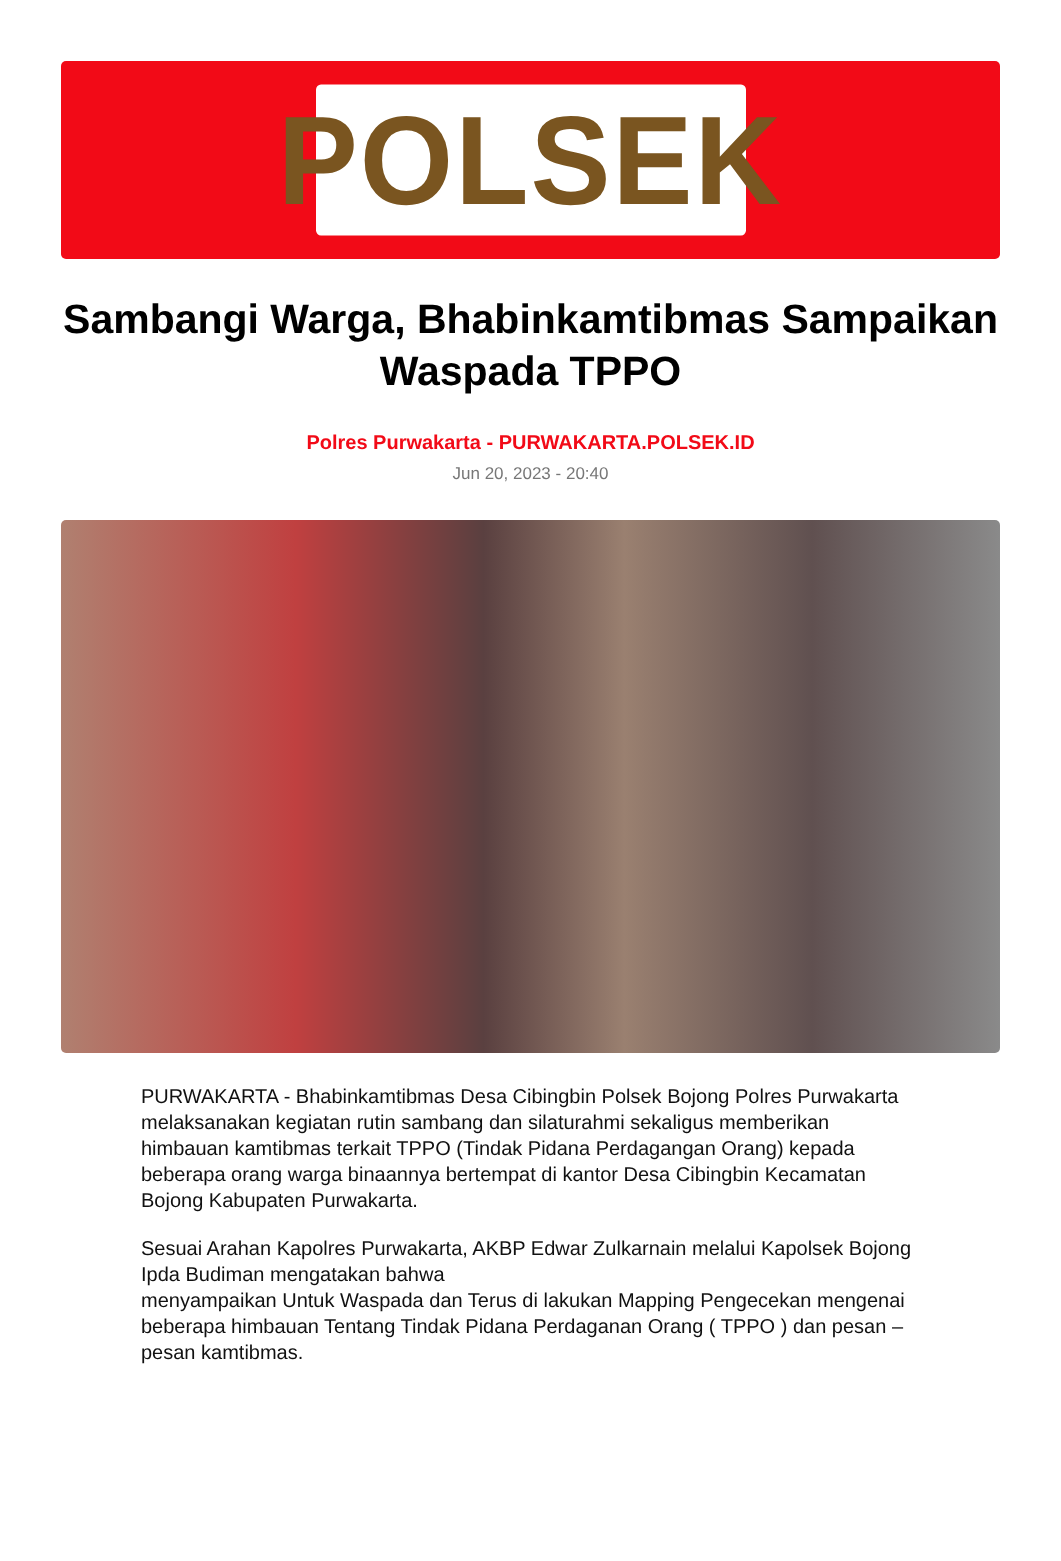POLSEK
Sambangi Warga, Bhabinkamtibmas Sampaikan Waspada TPPO
Polres Purwakarta - PURWAKARTA.POLSEK.ID
Jun 20, 2023 - 20:40
PURWAKARTA - Bhabinkamtibmas Desa Cibingbin Polsek Bojong Polres Purwakarta melaksanakan kegiatan rutin sambang dan silaturahmi sekaligus memberikan himbauan kamtibmas terkait TPPO (Tindak Pidana Perdagangan Orang) kepada beberapa orang warga binaannya bertempat di kantor Desa Cibingbin Kecamatan Bojong Kabupaten Purwakarta.
Sesuai Arahan Kapolres Purwakarta, AKBP Edwar Zulkarnain melalui Kapolsek Bojong Ipda Budiman mengatakan bahwa
menyampaikan Untuk Waspada dan Terus di lakukan Mapping Pengecekan mengenai beberapa himbauan Tentang Tindak Pidana Perdaganan Orang ( TPPO ) dan pesan – pesan kamtibmas.